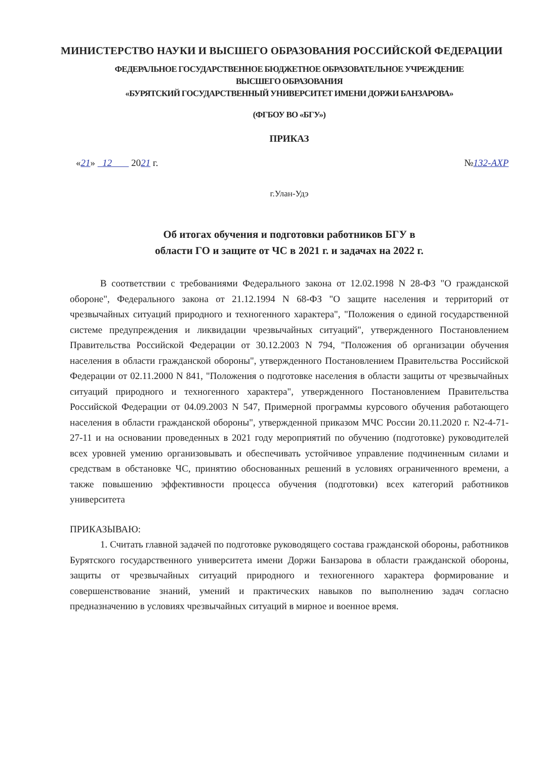МИНИСТЕРСТВО НАУКИ И ВЫСШЕГО ОБРАЗОВАНИЯ РОССИЙСКОЙ ФЕДЕРАЦИИ
ФЕДЕРАЛЬНОЕ ГОСУДАРСТВЕННОЕ БЮДЖЕТНОЕ ОБРАЗОВАТЕЛЬНОЕ УЧРЕЖДЕНИЕ
ВЫСШЕГО ОБРАЗОВАНИЯ
«БУРЯТСКИЙ ГОСУДАРСТВЕННЫЙ УНИВЕРСИТЕТ ИМЕНИ ДОРЖИ БАНЗАРОВА»
(ФГБОУ ВО «БГУ»)
ПРИКАЗ
«21» 12 2021 г. №132-АХР
г.Улан-Удэ
Об итогах обучения и подготовки работников БГУ в
области ГО и защите от ЧС в 2021 г. и задачах на 2022 г.
В соответствии с требованиями Федерального закона от 12.02.1998 N 28-ФЗ "О гражданской обороне", Федерального закона от 21.12.1994 N 68-ФЗ "О защите населения и территорий от чрезвычайных ситуаций природного и техногенного характера", "Положения о единой государственной системе предупреждения и ликвидации чрезвычайных ситуаций", утвержденного Постановлением Правительства Российской Федерации от 30.12.2003 N 794, "Положения об организации обучения населения в области гражданской обороны", утвержденного Постановлением Правительства Российской Федерации от 02.11.2000 N 841, "Положения о подготовке населения в области защиты от чрезвычайных ситуаций природного и техногенного характера", утвержденного Постановлением Правительства Российской Федерации от 04.09.2003 N 547, Примерной программы курсового обучения работающего населения в области гражданской обороны", утвержденной приказом МЧС России 20.11.2020 г. N2-4-71-27-11 и на основании проведенных в 2021 году мероприятий по обучению (подготовке) руководителей всех уровней умению организовывать и обеспечивать устойчивое управление подчиненным силами и средствам в обстановке ЧС, принятию обоснованных решений в условиях ограниченного времени, а также повышению эффективности процесса обучения (подготовки) всех категорий работников университета
ПРИКАЗЫВАЮ:
1. Считать главной задачей по подготовке руководящего состава гражданской обороны, работников Бурятского государственного университета имени Доржи Банзарова в области гражданской обороны, защиты от чрезвычайных ситуаций природного и техногенного характера формирование и совершенствование знаний, умений и практических навыков по выполнению задач согласно предназначению в условиях чрезвычайных ситуаций в мирное и военное время.